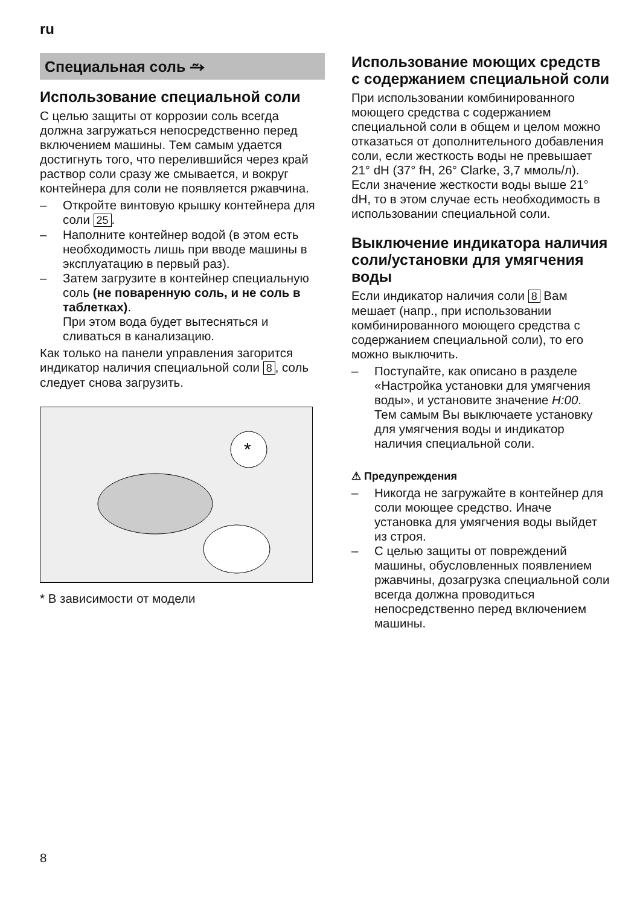ru
Специальная соль ⥲
Использование специальной соли
С целью защиты от коррозии соль всегда должна загружаться непосредственно перед включением машины. Тем самым удается достигнуть того, что перелившийся через край раствор соли сразу же смывается, и вокруг контейнера для соли не появляется ржавчина.
– Откройте винтовую крышку контейнера для соли 25.
– Наполните контейнер водой (в этом есть необходимость лишь при вводе машины в эксплуатацию в первый раз).
– Затем загрузите в контейнер специальную соль (не поваренную соль, и не соль в таблетках).
При этом вода будет вытесняться и сливаться в канализацию.
Как только на панели управления загорится индикатор наличия специальной соли 8, соль следует снова загрузить.
*
* В зависимости от модели
Использование моющих средств с содержанием специальной соли
При использовании комбинированного моющего средства с содержанием специальной соли в общем и целом можно отказаться от дополнительного добавления соли, если жесткость воды не превышает 21° dH (37° fH, 26° Clarke, 3,7 ммоль/л). Если значение жесткости воды выше 21° dH, то в этом случае есть необходимость в использовании специальной соли.
Выключение индикатора наличия соли/установки для умягчения воды
Если индикатор наличия соли 8 Вам мешает (напр., при использовании комбинированного моющего средства с содержанием специальной соли), то его можно выключить.
– Поступайте, как описано в разделе «Настройка установки для умягчения воды», и установите значение H:00.
Тем самым Вы выключаете установку для умягчения воды и индикатор наличия специальной соли.
⚠ Предупреждения
– Никогда не загружайте в контейнер для соли моющее средство. Иначе установка для умягчения воды выйдет из строя.
– С целью защиты от повреждений машины, обусловленных появлением ржавчины, дозагрузка специальной соли всегда должна проводиться непосредственно перед включением машины.
8